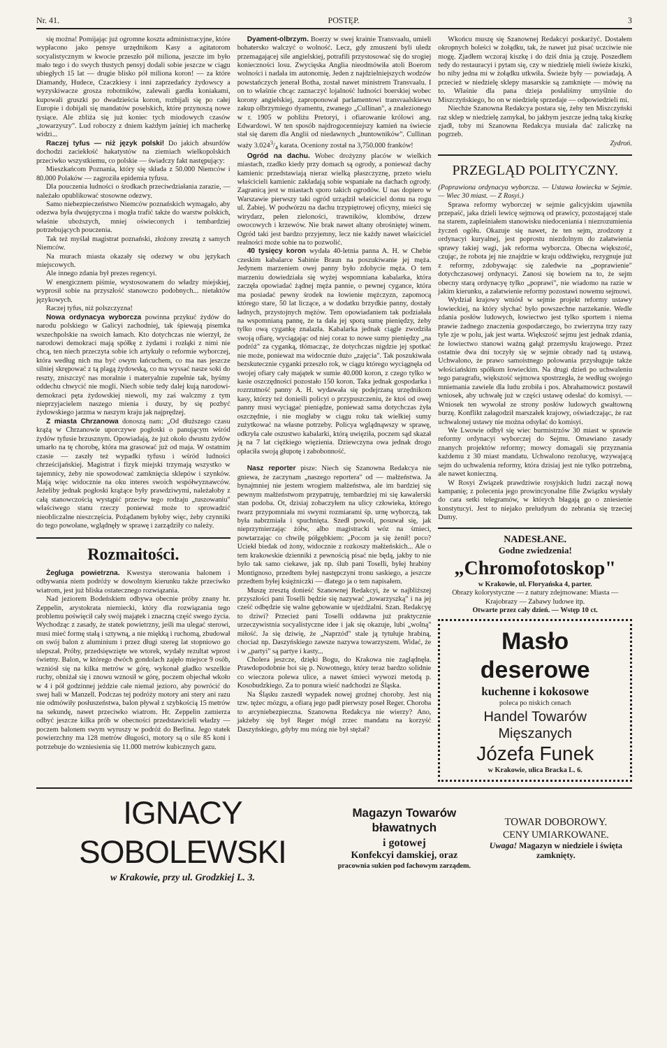Nr. 41. POSTĘP. 3
się można! Pomijając już ogromne koszta administracyjne, które wypłacono jako pensye urzędnikom Kasy a agitatorom socyalistycznym w kwocie przeszło pół miliona, jeszcze im było mało tego i do swych tłustych pensyj dodali sobie jeszcze w ciągu ubiegłych 15 lat — drugie blisko pół miliona koron! — za które Diamandy, Hudece, Czaczkiesy i inni zaprzedańcy żydowscy a wyzyskiwacze grosza robotników, zalewali gardła koniakami, kupowali gruszki po dwadzieścia koron, rozbijali się po całej Europie i dobijali się mandatów poselskich, które przynoszą nowe tysiące. Ale zbliża się już koniec tych miodowych czasów „towarzyszy". Lud roboczy z dniem każdym jaśniej ich macherkę widzi...
Raczej tyfus — niż język polski! Do jakich absurdów dochodzi zaciekłość hakatystów na ziemiach wielkopolskich przeciwko wszystkiemu, co polskie — świadczy fakt następujący:
Mieszkańcom Poznania, który się składa z 50.000 Niemców i 80.000 Polaków — zagroziła epidemia tyfusu.
Dla pouczenia ludności o środkach przeciwdziałania zarazie, — należało opublikować stosowne odezwy.
Samo niebezpieczeństwo Niemców poznańskich wymagało, aby odezwa była dwujęzyczna i mogła trafić także do warstw polskich, właśnie uboższych, mniej oświeconych i tembardziej potrzebujących pouczenia.
Tak też myślał magistrat poznański, złożony zresztą z samych Niemców.
Na murach miasta okazały się odezwy w obu językach miejscowych.
Ale innego zdania był prezes regencyi.
W energicznem piśmie, wystosowanem do władzy miejskiej, wyprosił sobie na przyszłość stanowczo podobnych... nietaktów językowych.
Raczej tyfus, niż polszczyzna!
Nowa ordynacya wyborcza powinna przykuć żydów do narodu polskiego w Galicyi zachodniej, tak śpiewają pisemka wszechpolskie na swoich łamach. Kto dotychczas nie wierzył, że narodowi demokraci mają spółkę z żydami i rozłąki z nimi nie chcą, ten niech przeczyta sobie ich artykuły o reformie wyborczej, która według nich ma być owym łańcuchem, co ma nas jeszcze silniej skrępować z tą plagą żydowską, co ma wyssać nasze soki do reszty, zniszczyć nas moralnie i materyalnie zupełnie tak, byśmy oddechu chwycić nie mogli. Niech sobie tedy dalej kują narodowi-demokraci pęta żydowskiej niewoli, my zaś walczmy z tym nieprzyjacielem naszego mienia i duszy, by się pozbyć żydowskiego jarzma w naszym kraju jak najprędzej.
Z miasta Chrzanowa donoszą nam: „Od dłuższego czasu krążą w Chrzanowie uporczywe pogłoski o panującym wśród żydów tyfusie brzusznym. Opowiadają, że już około dwustu żydów umarło na tę chorobę, która ma grasować już od maja. W ostatnim czasie — zaszły też wypadki tyfusu i wśród ludności chrześcijańskiej. Magistrat i fizyk miejski trzymają wszystko w tajemnicy, żeby nie spowodować zamknięcia sklepów i szynków. Mają więc widocznie na oku interes swoich współwyznawców. Jeżeliby jednak pogłoski krążące były prawdziwymi, należałoby z całą stanowczością wystąpić przeciw tego rodzaju „tuszowaniu" właściwego stanu rzeczy ponieważ może to sprowadzić nieobliczalne nieszczęścia. Pożądanem byłoby więc, żeby czynniki do tego powołane, wglądnęły w sprawę i zarządziły co należy.
Rozmaitości.
Żegluga powietrzna. Kwestya sterowania balonem i odbywania niem podróży w dowolnym kierunku także przeciwko wiatrom, jest już bliska ostatecznego rozwiązania.
Nad jeziorem Bodeńskiem odbywa obecnie próby znany hr. Zeppelin, arystokrata niemiecki, który dla rozwiązania tego problemu poświęcił cały swój majątek i znaczną część swego życia. Wychodząc z zasady, że statek powietrzny, jeśli ma ulegać sterowi, musi mieć formę stałą i sztywną, a nie miękką i ruchomą, zbudował on swój balon z aluminium i przez długi szereg lat stopniowo go ulepszał. Próby, przedsięwzięte we wtorek, wydały rezultat wprost świetny. Balon, w którego dwóch gondolach zajęło miejsce 9 osób, wzniósł się na kilka metrów w górę, wykonał gładko wszelkie ruchy, obniżał się i znowu wznosił w górę, poczem objechał wkoło w 4 i pół godzinnej jeździe całe niemal jezioro, aby powrócić do swej hali w Manzell. Podczas tej podróży motory ani stery ani razu nie odmówiły posłuszeństwa, balon pływał z szybkością 15 metrów na sekundę, nawet przeciwko wiatrom. Hr. Zeppelin zamierza odbyć jeszcze kilka prób w obecności przedstawicieli władzy — poczem balonem swym wyruszy w podróż do Berlina. Jego statek powierzchny ma 128 metrów długości, motory są o sile 85 koni i potrzebuje do wzniesienia się 11.000 metrów kubicznych gazu.
Dyament-olbrzym. Boerzy w swej krainie Transvaalu, umieli bohatersko walczyć o wolność. Lecz, gdy zmuszeni byli uledz przemagającej sile angielskiej, potrafili przystosować się do srogiej konieczności losu. Zwycięska Anglia nieodmówiła atoli Boerom wolności i nadała im autonomię. Jeden z najdzielniejszych wodzów powstańczych jenerał Botha, został nawet ministrem Transvaalu. I on to właśnie chcąc zaznaczyć lojalność ludności boerskiej wobec korony angielskiej, zaproponował parlamentowi transvaalskiewu zakup olbrzymiego dyamentu, zwanego „Cullinan", a znalezionego w r. 1905 w pobliżu Pretoryi, i ofiarowanie królowi ang. Edwardowi. W ten sposób najdrogocenniejszy kamień na świecie stał się darem dla Anglii od niedawnych „buntowników". Cullinan waży 3.0243/4 karata. Oceniony został na 3,750.000 franków!
Ogród na dachu. Wobec drożyzny placów w wielkich miastach, rzadko kiedy przy domach są ogrody, a ponieważ dachy kamienic przedstawiają nieraz wielką płaszczyznę, przeto wielu właścicieli kamienic zakładają sobie wspaniałe na dachach ogrody. Zagranicą jest w miastach sporo takich ogrodów. U nas dopiero w Warszawie pierwszy taki ogród urządził właściciel domu na rogu ul. Żabiej. W podwórzu na dachu trzypiętrowej oficyny, mieści się wirydarz, pełen zieloności, trawników, klombów, drzew owocowych i krzewów. Nie brak nawet altany obrośniętej winem. Ogród taki jest bardzo przyjemny, lecz nie każdy nawet właściciel realności może sobie na to pozwolić.
40 tysięcy koron wydała 40-letnia panna A. H. w Chebie czeskim kabalarce Sabinie Braun na poszukiwanie jej męża. Jedynem marzeniem owej panny było zdobycie męża. O tem marzeniu dowiedziała się wyżej wspomniana kabalarka, która zaczęła opowiadać żądnej męża pannie, o pewnej cygance, która ma posiadać pewny środek na łowienie mężczyzn, zapomocą którego stare, 50 lat liczące, a w dodatku brzydkie panny, dostały ładnych, przystojnych mężów. Tem opowiadaniem tak podziałała na wspomnianą pannę, że ta dała jej sporą sumę pieniędzy, żeby tylko ową cygankę znalazła. Kabalarka jednak ciągle zwodziła swoją ofiarę, wyciągając od niej coraz to nowe sumy pieniędzy „na podróż" za cyganką, tłómacząc, że dotychczas nigdzie jej spotkać nie może, ponieważ ma widocznie dużo „zajęcia". Tak poszukiwała bezskutecznie cyganki przeszło rok, w ciągu którego wyciągnęła od swojej ofiary cały majątek w sumie 40.000 koron, z czego tylko w kasie oszczędności pozostało 150 koron. Taka jednak gospodarka i rozrzutność panny A. H. wydawała się podejrzaną urzędnikom kasy, którzy też donieśli policyi o przypuszczeniu, że ktoś od owej panny musi wyciągać pieniądze, ponieważ sama dotychczas żyła oszczędnie, i nie mogłaby w ciągu roku tak wielkiej sumy zużytkować na własne potrzeby. Policya wglądnąwszy w sprawę, odkryła całe oszustwo kabalarki, którą uwięziła, poczem sąd skazał ją na 7 lat ciężkiego więzienia. Dziewczyna owa jednak drogo opłaciła swoją głupotę i zabobonność.
Nasz reporter pisze: Niech się Szanowna Redakcya nie gniewa, że zaczynam „naszego reportera" od — małżeństwa. Ja bynajmniej nie jestem wrogiem małżeństwa, ale im bardziej się pewnym małżeństwom przypatruję, tembardziej mi się kawalerski stan podoba. Ot, dzisiaj zobaczyłem na ulicy człowieka, którego twarz przypomniała mi swymi rozmiarami śp. urnę wyborczą, tak była nabrzmiała i spuchnięta. Szedł powoli, posuwał się, jak nieprzymierzając żółw, albo magistracki wóz na śmieci, powtarzając co chwilę półgębkiem: „Pocom ja się żenił! poco? Uciekł biedak od żony, widocznie z rozkoszy małżeńskich... Ale o tem krakowskie dzienniki z pewnością pisać nie będą, jakby to nie było tak samo ciekawe, jak np. ślub pani Toselli, byłej hrabiny Montignoso, przedtem byłej następczyni tronu saskiego, a jeszcze przedtem byłej księżniczki — dlatego ja o tem napisałem.
Muszę zresztą donieść Szanownej Redakcyi, że w najbliższej przyszłości pani Toselli będzie się nazywać „towarzyszką" i na jej cześć odbędzie się walne gębowanie w ujeżdżalni. Szan. Redakcyę to dziwi? Przecież pani Toselli oddawna już praktycznie urzeczywistnia socyalistyczne idee i jak się okazuje, lubi „wolną" miłość. Ja się dziwię, że „Naprzód" stale ją tytułuje hrabiną, chociaż np. Daszyńskiego zawsze nazywa towarzyszem. Widać, że i w „partyi" są partye i kasty...
Cholera jeszcze, dzięki Bogu, do Krakowa nie zaglądnęła. Prawdopodobnie boi się p. Nowotnego, który teraz bardzo solidnie co wieczora polewa ulice, a nawet śmieci wywozi metodą p. Kosobudzkiego. Za to ponura wieść nadchodzi ze Śląska.
Na Śląsku zaszedł wypadek nowej groźnej choroby. Jest nią tzw. tężec mózgu, a ofiarą jego padł pierwszy poseł Reger. Choroba to arcyniebezpieczna. Szanowna Redakcya nie wierzy? Ano, jakżeby się był Reger mógł zrzec mandatu na korzyść Daszyńskiego, gdyby mu mózg nie był stężał?
Wkońcu muszę się Szanownej Redakcyi poskarżyć. Dostałem okropnych boleści w żołądku, tak, że nawet już pisać uczciwie nie mogę. Zjadłem wczoraj kiszkę i do dziś dnia ją czuję. Poszedłem tedy do restauracyi i pytam się, czy w niedzielę mieli świeże kiszki, bo niby jedna mi w żołądku utkwiła. Świeże były — powiadają. A przecież w niedzielę sklepy masarskie są zamknięte — mówię na to. Właśnie dla pana dzieja posłaliśmy umyślnie do Miszczyńskiego, bo on w niedzielę sprzedaje — odpowiedzieli mi.
Niechże Szanowna Redakcya postara się, żeby ten Miszczyński raz sklep w niedzielę zamykał, bo jakbym jeszcze jedną taką kiszkę zjadł, toby mi Szanowna Redakcya musiała dać zaliczkę na pogrzeb.
Zydroń.
PRZEGLĄD POLITYCZNY.
(Poprawiona ordynacya wyborcza. — Ustawa łowiecka w Sejmie. — Wiec 30 miast. — Z Rosyi.)
Sprawa reformy wyborczej w sejmie galicyjskim ujawniła przepaść, jaka dzieli lewicę sejmową od prawicy, pozostającej stale na starem, zapleśniałem stanowisku niedoceniania i niezrozumienia życzeń ogółu. Okazuje się nawet, że ten sejm, zrodzony z ordynacyi kuryalnej, jest poprostu niezdolnym do załatwienia sprawy takiej wagi, jak reforma wyborcza. Obecna większość, czując, że robota jej nie znajdzie w kraju oddźwięku, rezygnuje już z reformy, zdobywając się zaledwie na „poprawienie" dotychczasowej ordynacyi. Zanosi się bowiem na to, że sejm obecny starą ordynacyę tylko „poprawi", nie wiadomo na razie w jakim kierunku, a załatwienie reformy pozostawi nowemu sejmowi.
Wydział krajowy wniósł w sejmie projekt reformy ustawy łowieckiej, na który słychać było powszechne narzekanie. Wedle zdania posłów ludowych, łowiectwo jest tylko sportem i niema prawie żadnego znaczenia gospodarczego, bo zwierzyna trzy razy tyle zje w polu, jak jest warta. Większość sejmu jest jednak zdania, że łowiectwo stanowi ważną gałąź przemysłu krajowego. Przez ostatnie dwa dni toczyły się w sejmie obrady nad tą ustawą. Uchwalono, że prawo samoistnego polowania przysługuje także włościańskim spółkom łowieckim. Na drugi dzień po uchwaleniu tego paragrafu, większość sejmowa spostrzegła, że według swojego mniemania zawiele dla ludu zrobiła i pos. Abrahamowicz postawił wniosek, aby uchwałę już w części ustawę odesłać do komisyi. — Wniosek ten wywołał ze strony posłów ludowych gwałtowną burzę. Konflikt załagodził marszałek krajowy, oświadczając, że raz uchwalonej ustawy nie można odsyłać do komisyi.
We Lwowie odbył się wiec burmistrzów 30 miast w sprawie reformy ordynacyi wyborczej do Sejmu. Omawiano zasady znanych projektów reformy; mowcy domagali się przyznania każdemu z 30 miast mandatu. Uchwalono rezolucyę, wzywającą sejm do uchwalenia reformy, która dzisiaj jest nie tylko potrzebną, ale nawet konieczną.
W Rosyi Związek prawdziwie rosyjskich ludzi zaczął nową kampanię; z polecenia jego prowincyonalne filie Związku wysłały do cara setki telegramów, w których błagają go o zniesienie konstytucyi. Jest to niejako preludyum do zebrania się trzeciej Dumy.
NADESŁANE.
Godne zwiedzenia!
„Chromofotoskop"
w Krakowie, ul. Floryańska 4, parter.
Obrazy kolorystyczne — z natury zdejmowane: Miasta — Krajobrazy — Zabawy ludowe itp.
Otwarte przez cały dzień. — Wstęp 10 ct.
Masło deserowe
kuchenne i kokosowe
poleca po niskich cenach
Handel Towarów Mięszanych
Józefa Funek
w Krakowie, ulica Bracka L. 6.
IGNACY SOBOLEWSKI
w Krakowie, przy ul. Grodzkiej L. 3.
Magazyn Towarów bławatnych
i gotowej
Konfekcyi damskiej, oraz
pracownia sukien pod fachowym zarządem.
TOWAR DOBOROWY.
CENY UMIARKOWANE.
Uwaga! Magazyn w niedziele i święta zamknięty.